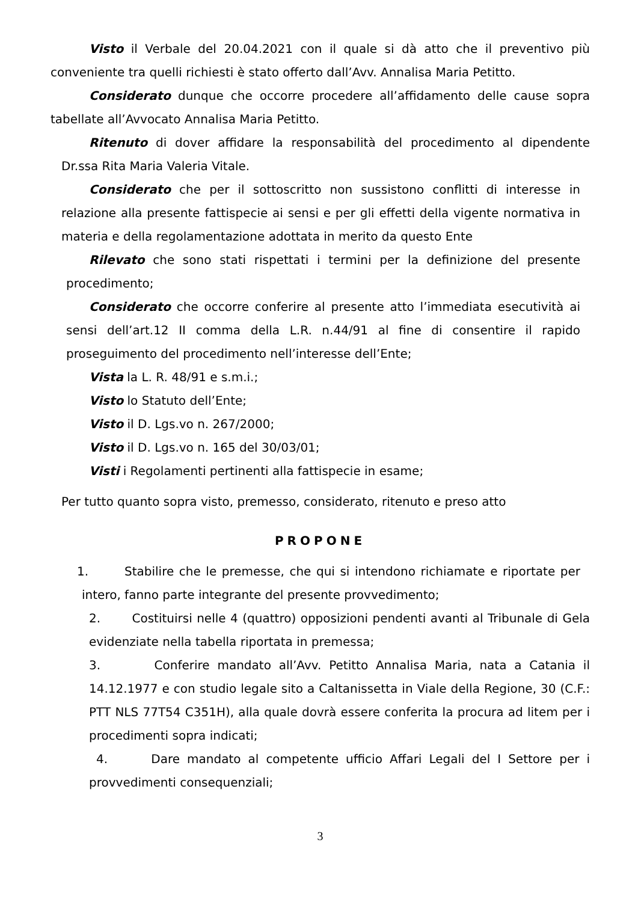Visto il Verbale del 20.04.2021 con il quale si dà atto che il preventivo più conveniente tra quelli richiesti è stato offerto dall’Avv. Annalisa Maria Petitto.
Considerato dunque che occorre procedere all’affidamento delle cause sopra tabellate all’Avvocato Annalisa Maria Petitto.
Ritenuto di dover affidare la responsabilità del procedimento al dipendente Dr.ssa Rita Maria Valeria Vitale.
Considerato che per il sottoscritto non sussistono conflitti di interesse in relazione alla presente fattispecie ai sensi e per gli effetti della vigente normativa in materia e della regolamentazione adottata in merito da questo Ente
Rilevato che sono stati rispettati i termini per la definizione del presente procedimento;
Considerato che occorre conferire al presente atto l’immediata esecutività ai sensi dell’art.12 II comma della L.R. n.44/91 al fine di consentire il rapido proseguimento del procedimento nell’interesse dell’Ente;
Vista la L. R. 48/91 e s.m.i.;
Visto lo Statuto dell’Ente;
Visto il D. Lgs.vo n. 267/2000;
Visto il D. Lgs.vo n. 165 del 30/03/01;
Visti i Regolamenti pertinenti alla fattispecie in esame;
Per tutto quanto sopra visto, premesso, considerato, ritenuto e preso atto
PROPONE
1. Stabilire che le premesse, che qui si intendono richiamate e riportate per intero, fanno parte integrante del presente provvedimento;
2. Costituirsi nelle 4 (quattro) opposizioni pendenti avanti al Tribunale di Gela evidenziate nella tabella riportata in premessa;
3. Conferire mandato all’Avv. Petitto Annalisa Maria, nata a Catania il 14.12.1977 e con studio legale sito a Caltanissetta in Viale della Regione, 30 (C.F.: PTT NLS 77T54 C351H), alla quale dovrà essere conferita la procura ad litem per i procedimenti sopra indicati;
4. Dare mandato al competente ufficio Affari Legali del I Settore per i provvedimenti consequenziali;
3